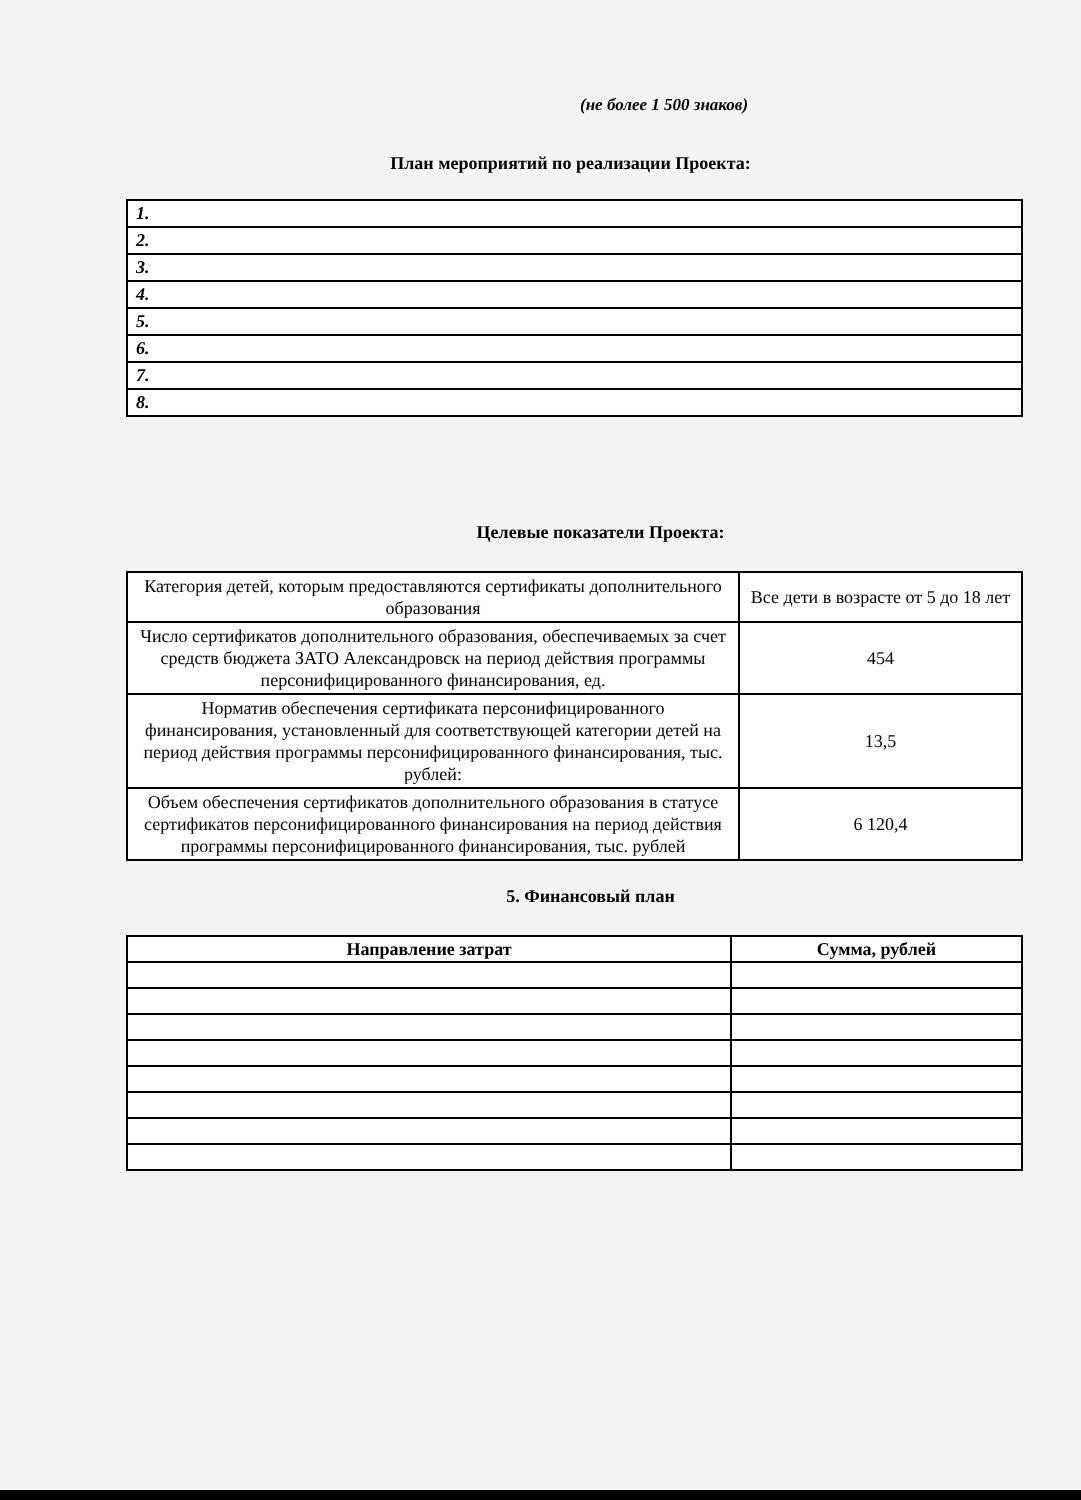(не более 1 500 знаков)
План мероприятий по реализации Проекта:
| 1. |
| 2. |
| 3. |
| 4. |
| 5. |
| 6. |
| 7. |
| 8. |
Целевые показатели Проекта:
| Категория детей, которым предоставляются сертификаты дополнительного образования | Все дети в возрасте от 5 до 18 лет |
| Число сертификатов дополнительного образования, обеспечиваемых за счет средств бюджета ЗАТО Александровск на период действия программы персонифицированного финансирования, ед. | 454 |
| Норматив обеспечения сертификата персонифицированного финансирования, установленный для соответствующей категории детей на период действия программы персонифицированного финансирования, тыс. рублей: | 13,5 |
| Объем обеспечения сертификатов дополнительного образования в статусе сертификатов персонифицированного финансирования на период действия программы персонифицированного финансирования, тыс. рублей | 6 120,4 |
5. Финансовый план
| Направление затрат | Сумма, рублей |
| --- | --- |